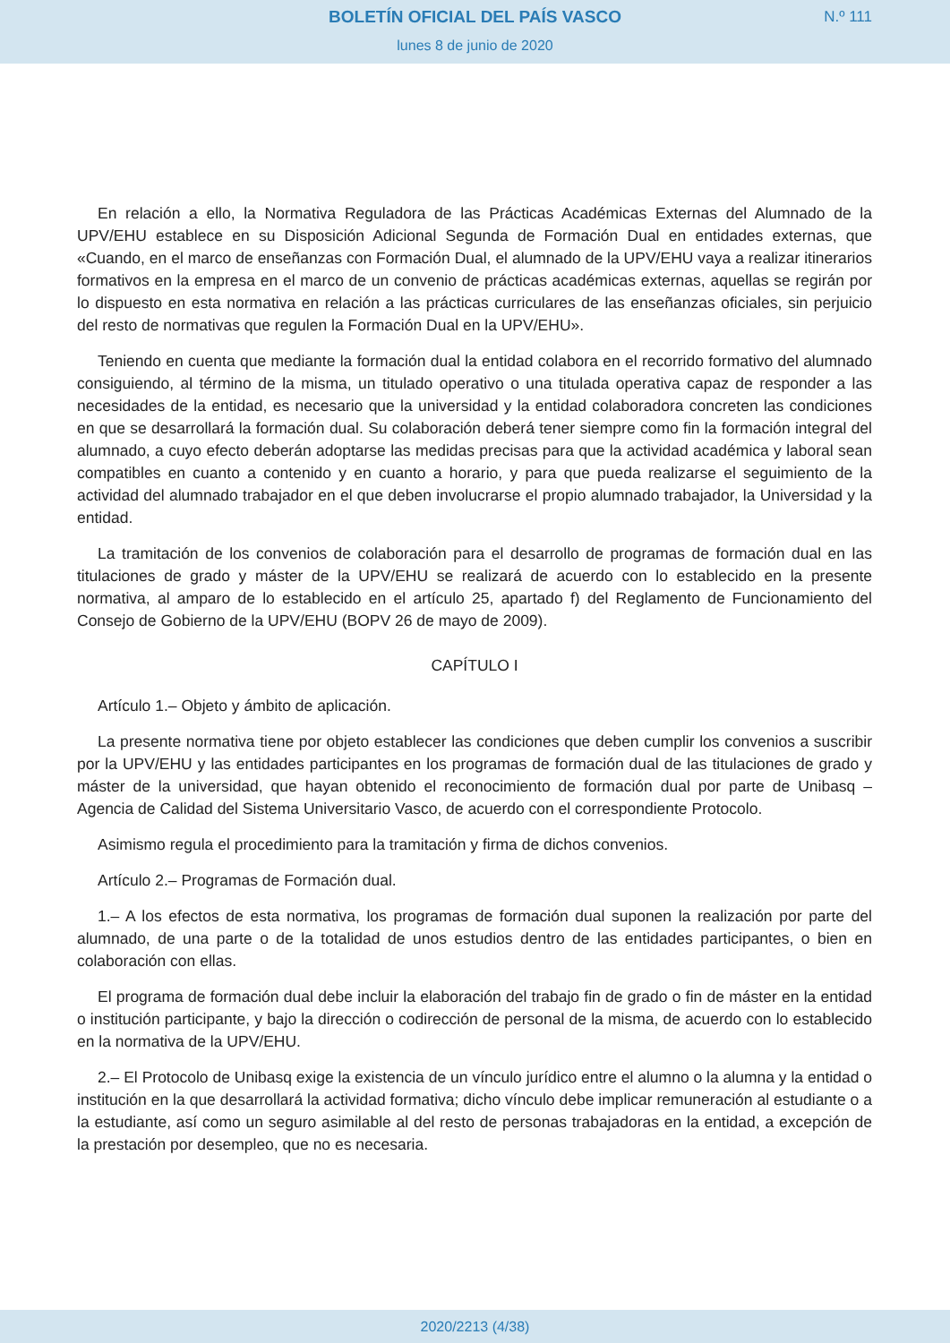BOLETÍN OFICIAL DEL PAÍS VASCO
N.º 111
lunes 8 de junio de 2020
En relación a ello, la Normativa Reguladora de las Prácticas Académicas Externas del Alumnado de la UPV/EHU establece en su Disposición Adicional Segunda de Formación Dual en entidades externas, que «Cuando, en el marco de enseñanzas con Formación Dual, el alumnado de la UPV/EHU vaya a realizar itinerarios formativos en la empresa en el marco de un convenio de prácticas académicas externas, aquellas se regirán por lo dispuesto en esta normativa en relación a las prácticas curriculares de las enseñanzas oficiales, sin perjuicio del resto de normativas que regulen la Formación Dual en la UPV/EHU».
Teniendo en cuenta que mediante la formación dual la entidad colabora en el recorrido formativo del alumnado consiguiendo, al término de la misma, un titulado operativo o una titulada operativa capaz de responder a las necesidades de la entidad, es necesario que la universidad y la entidad colaboradora concreten las condiciones en que se desarrollará la formación dual. Su colaboración deberá tener siempre como fin la formación integral del alumnado, a cuyo efecto deberán adoptarse las medidas precisas para que la actividad académica y laboral sean compatibles en cuanto a contenido y en cuanto a horario, y para que pueda realizarse el seguimiento de la actividad del alumnado trabajador en el que deben involucrarse el propio alumnado trabajador, la Universidad y la entidad.
La tramitación de los convenios de colaboración para el desarrollo de programas de formación dual en las titulaciones de grado y máster de la UPV/EHU se realizará de acuerdo con lo establecido en la presente normativa, al amparo de lo establecido en el artículo 25, apartado f) del Reglamento de Funcionamiento del Consejo de Gobierno de la UPV/EHU (BOPV 26 de mayo de 2009).
CAPÍTULO I
Artículo 1.– Objeto y ámbito de aplicación.
La presente normativa tiene por objeto establecer las condiciones que deben cumplir los convenios a suscribir por la UPV/EHU y las entidades participantes en los programas de formación dual de las titulaciones de grado y máster de la universidad, que hayan obtenido el reconocimiento de formación dual por parte de Unibasq – Agencia de Calidad del Sistema Universitario Vasco, de acuerdo con el correspondiente Protocolo.
Asimismo regula el procedimiento para la tramitación y firma de dichos convenios.
Artículo 2.– Programas de Formación dual.
1.– A los efectos de esta normativa, los programas de formación dual suponen la realización por parte del alumnado, de una parte o de la totalidad de unos estudios dentro de las entidades participantes, o bien en colaboración con ellas.
El programa de formación dual debe incluir la elaboración del trabajo fin de grado o fin de máster en la entidad o institución participante, y bajo la dirección o codirección de personal de la misma, de acuerdo con lo establecido en la normativa de la UPV/EHU.
2.– El Protocolo de Unibasq exige la existencia de un vínculo jurídico entre el alumno o la alumna y la entidad o institución en la que desarrollará la actividad formativa; dicho vínculo debe implicar remuneración al estudiante o a la estudiante, así como un seguro asimilable al del resto de personas trabajadoras en la entidad, a excepción de la prestación por desempleo, que no es necesaria.
2020/2213 (4/38)